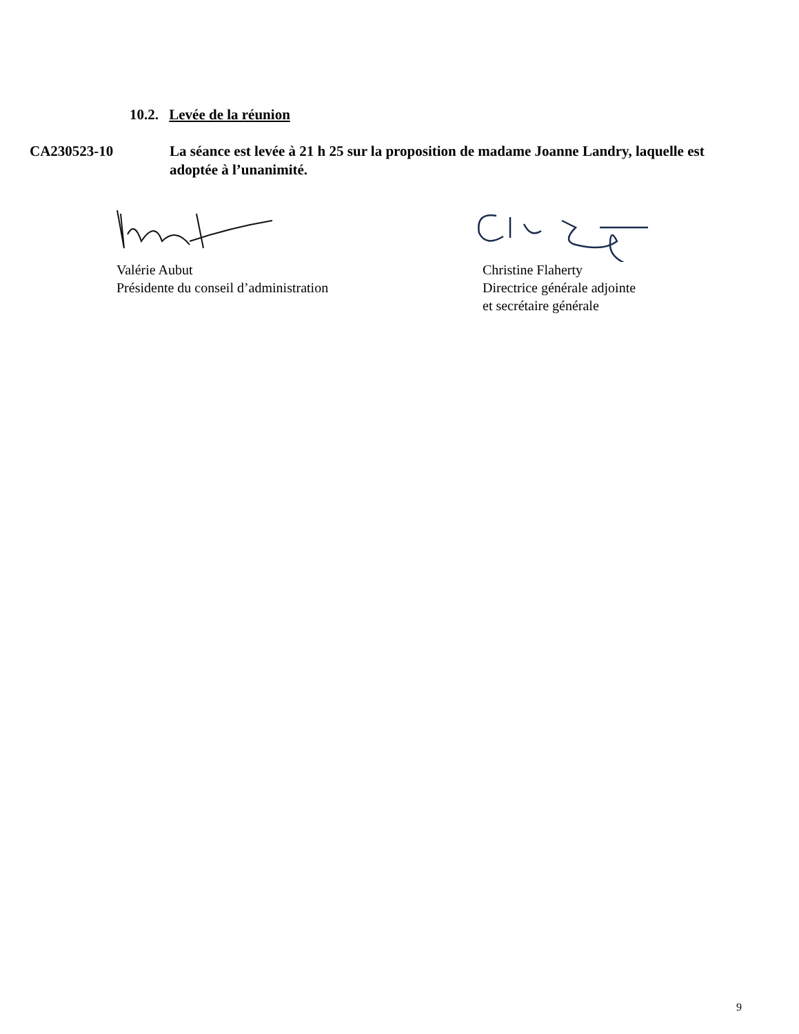10.2. Levée de la réunion
CA230523-10 La séance est levée à 21 h 25 sur la proposition de madame Joanne Landry, laquelle est adoptée à l’unanimité.
Valérie Aubut
Présidente du conseil d’administration
Christine Flaherty
Directrice générale adjointe
et secrétaire générale
9